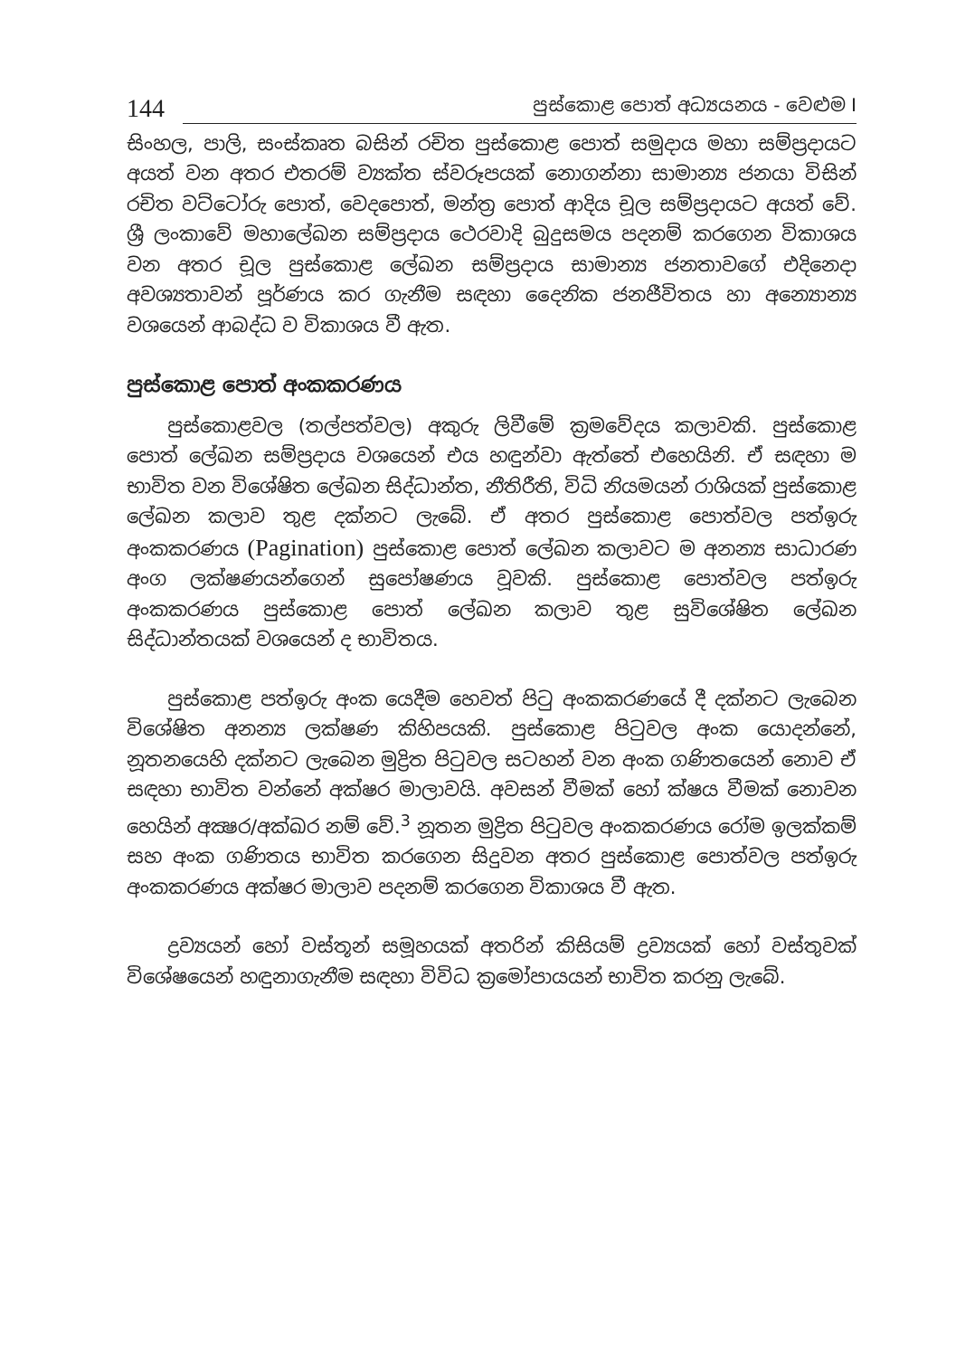144 පුස්කොළ පොත් අධ්‍යයනය - වෙළුම I
සිංහල, පාලි, සංස්කෘත බසින් රචිත පුස්කොළ පොත් සමුදාය මහා සම්ප්‍රදායට අයත් වන අතර එතරම් ව්‍යක්ත ස්වරූපයක් නොගන්නා සාමාන්‍ය ජනයා විසින් රචිත වට්ටෝරු පොත්, වෙදපොත්, මන්ත්‍ර පොත් ආදිය චූල සම්ප්‍රදායට අයත් වේ. ශ්‍රී ලංකාවේ මහාලේඛන සම්ප්‍රදාය ථෙරවාදි බුදුසමය පදනම් කරගෙන විකාශය වන අතර චූල පුස්කොළ ලේඛන සම්ප්‍රදාය සාමාන්‍ය ජනතාවගේ එදිනෙදා අවශ්‍යතාවන් පූර්ණය කර ගැනීම සඳහා දෛනික ජනජීවිතය හා අන්‍යොන්‍ය වශයෙන් ආබද්ධ ව විකාශය වී ඇත.
පුස්කොළ පොත් අංකකරණය
පුස්කොළවල (තල්පත්වල) අකුරු ලිවීමේ ක්‍රමවේදය කලාවකි. පුස්කොළ පොත් ලේඛන සම්ප්‍රදාය වශයෙන් එය හඳුන්වා ඇත්තේ එහෙයිනි. ඒ සඳහා ම භාවිත වන විශේෂිත ලේඛන සිද්ධාන්ත, නීතිරීති, විධි නියමයන් රාශියක් පුස්කොළ ලේඛන කලාව තුළ දක්නට ලැබේ. ඒ අතර පුස්කොළ පොත්වල පත්ඉරු අංකකරණය (Pagination) පුස්කොළ පොත් ලේඛන කලාවට ම අනන්‍ය සාධාරණ අංග ලක්ෂණයන්ගෙන් සුපෝෂණය වූවකි. පුස්කොළ පොත්වල පත්ඉරු අංකකරණය පුස්කොළ පොත් ලේඛන කලාව තුළ සුවිශේෂිත ලේඛන සිද්ධාන්තයක් වශයෙන් ද භාවිතය.
පුස්කොළ පත්ඉරු අංක යෙදීම හෙවත් පිටු අංකකරණයේ දී දක්නට ලැබෙන විශේෂිත අනන්‍ය ලක්ෂණ කිහිපයකි. පුස්කොළ පිටුවල අංක යොදන්නේ, නූතනයෙහි දක්නට ලැබෙන මුද්‍රිත පිටුවල සටහන් වන අංක ගණිතයෙන් නොව ඒ සඳහා භාවිත වන්නේ අක්ෂර මාලාවයි. අවසන් වීමක් හෝ ක්ෂය වීමක් නොවන හෙයින් අක්‍ෂර/අක්ඛර නම් වේ.<sup>3</sup> නූතන මුද්‍රිත පිටුවල අංකකරණය රෝම ඉලක්කම් සහ අංක ගණිතය භාවිත කරගෙන සිදුවන අතර පුස්කොළ පොත්වල පත්ඉරු අංකකරණය අක්ෂර මාලාව පදනම් කරගෙන විකාශය වී ඇත.
ද්‍රව්‍යයන් හෝ වස්තූන් සමූහයක් අතරින් කිසියම් ද්‍රව්‍යයක් හෝ වස්තුවක් විශේෂයෙන් හඳුනාගැනීම සඳහා විවිධ ක්‍රමෝපායයන් භාවිත කරනු ලැබේ.